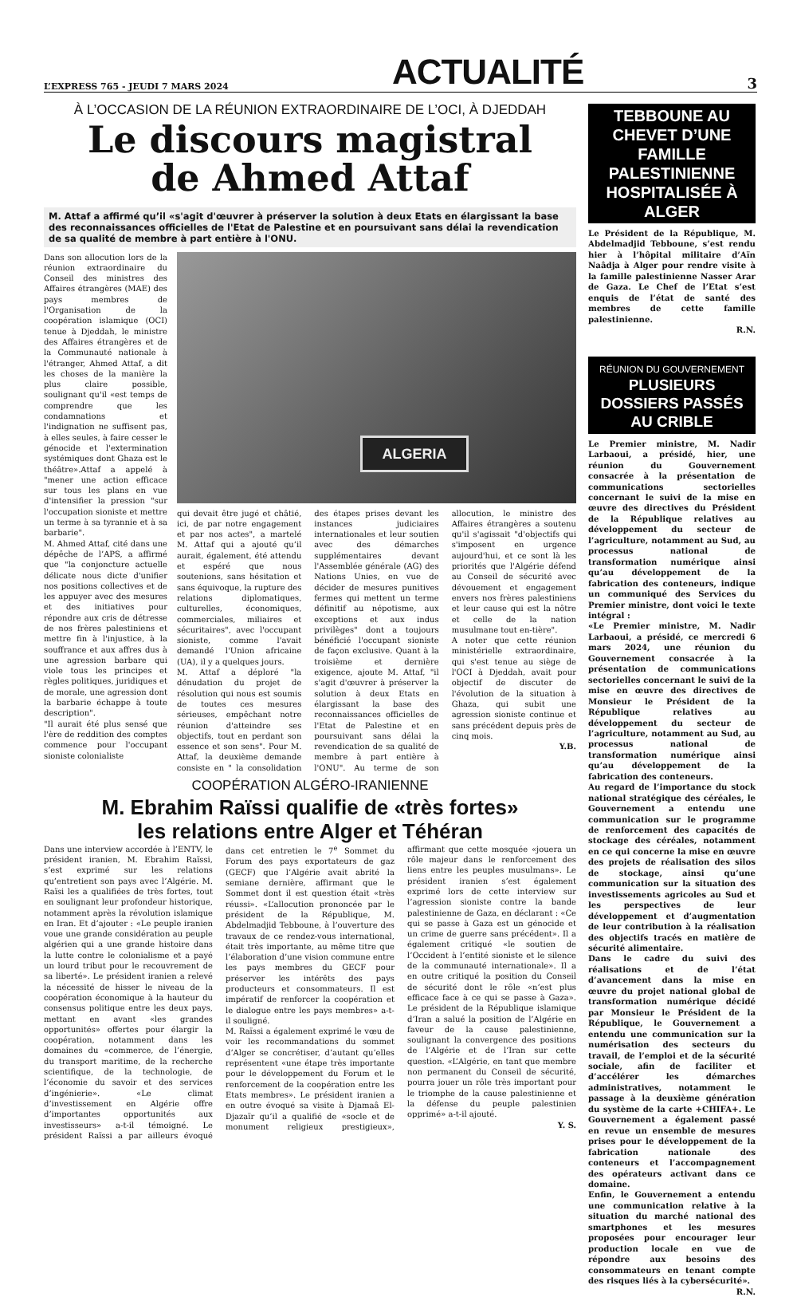L’EXPRESS 765 - JEUDI 7 MARS 2024 ACTUALITÉ 3
À L’OCCASION DE LA RÉUNION EXTRAORDINAIRE DE L’OCI, À DJEDDAH
Le discours magistral
de Ahmed Attaf
M. Attaf a affirmé qu’il «s'agit d'œuvrer à préserver la solution à deux Etats en élargissant la base des reconnaissances officielles de l'Etat de Palestine et en poursuivant sans délai la revendication de sa qualité de membre à part entière à l'ONU.
Dans son allocution lors de la réunion extraordinaire du Conseil des ministres des Affaires étrangères (MAE) des pays membres de l'Organisation de la coopération islamique (OCI) tenue à Djeddah, le ministre des Affaires étrangères et de la Communauté nationale à l'étranger, Ahmed Attaf, a dit les choses de la manière la plus claire possible, soulignant qu'il «est temps de comprendre que les condamnations et l'indignation ne suffisent pas, à elles seules, à faire cesser le génocide et l'extermination systémiques dont Ghaza est le théâtre».Attaf a appelé à "mener une action efficace sur tous les plans en vue d'intensifier la pression "sur l'occupation sioniste et mettre un terme à sa tyrannie et à sa barbarie".
M. Ahmed Attaf, cité dans une dépêche de l’APS, a affirmé que "la conjoncture actuelle délicate nous dicte d'unifier nos positions collectives et de les appuyer avec des mesures et des initiatives pour répondre aux cris de détresse de nos frères palestiniens et mettre fin à l'injustice, à la souffrance et aux affres dus à une agression barbare qui viole tous les principes et règles politiques, juridiques et de morale, une agression dont la barbarie échappe à toute description".
"Il aurait été plus sensé que l'ère de reddition des comptes commence pour l'occupant sioniste colonialiste
ALGERIA
qui devait être jugé et châtié, ici, de par notre engagement et par nos actes", a martelé M. Attaf qui a ajouté qu’il aurait, également, été attendu et espéré que nous soutenions, sans hésitation et sans équivoque, la rupture des relations diplomatiques, culturelles, économiques, commerciales, miliaires et sécuritaires", avec l'occupant sioniste, comme l'avait demandé l'Union africaine (UA), il y a quelques jours.
M. Attaf a déploré "la dénudation du projet de résolution qui nous est soumis de toutes ces mesures sérieuses, empêchant notre réunion d'atteindre ses objectifs, tout en perdant son essence et son sens". Pour M. Attaf, la deuxième demande consiste en " la consolidation des étapes prises devant les instances judiciaires internationales et leur soutien avec des démarches supplémentaires devant l'Assemblée générale (AG) des Nations Unies, en vue de décider de mesures punitives fermes qui mettent un terme définitif au népotisme, aux exceptions et aux indus privilèges" dont a toujours bénéficié l'occupant sioniste de façon exclusive. Quant à la troisième et dernière exigence, ajoute M. Attaf, "il s'agit d'œuvrer à préserver la solution à deux Etats en élargissant la base des reconnaissances officielles de l'Etat de Palestine et en poursuivant sans délai la revendication de sa qualité de membre à part entière à l'ONU". Au terme de son allocution, le ministre des Affaires étrangères a soutenu qu'il s'agissait "d'objectifs qui s'imposent en urgence aujourd'hui, et ce sont là les priorités que l'Algérie défend au Conseil de sécurité avec dévouement et engagement envers nos frères palestiniens et leur cause qui est la nôtre et celle de la nation musulmane tout en-tière".
A noter que cette réunion ministérielle extraordinaire, qui s'est tenue au siège de l'OCI à Djeddah, avait pour objectif de discuter de l'évolution de la situation à Ghaza, qui subit une agression sioniste continue et sans précédent depuis près de cinq mois.
Y.B.
COOPÉRATION ALGÉRO-IRANIENNE
M. Ebrahim Raïssi qualifie de «très fortes»
les relations entre Alger et Téhéran
Dans une interview accordée à l’ENTV, le président iranien, M. Ebrahim Raïssi, s’est exprimé sur les relations qu’entretient son pays avec l’Algérie. M. Raïsi les a qualifiées de très fortes, tout en soulignant leur profondeur historique, notamment après la révolution islamique en Iran. Et d’ajouter : «Le peuple iranien voue une grande considération au peuple algérien qui a une grande histoire dans la lutte contre le colonialisme et a payé un lourd tribut pour le recouvrement de sa liberté». Le président iranien a relevé la nécessité de hisser le niveau de la coopération économique à la hauteur du consensus politique entre les deux pays, mettant en avant «les grandes opportunités» offertes pour élargir la coopération, notamment dans les domaines du «commerce, de l’énergie, du transport maritime, de la recherche scientifique, de la technologie, de l’économie du savoir et des services d’ingénierie». «Le climat d’investissement en Algérie offre d’importantes opportunités aux investisseurs» a-t-il témoigné. Le président Raïssi a par ailleurs évoqué dans cet entretien le 7<sup>e</sup> Sommet du Forum des pays exportateurs de gaz (GECF) que l’Algérie avait abrité la semiane dernière, affirmant que le Sommet dont il est question était «très réussi». «L’allocution prononcée par le président de la République, M. Abdelmadjid Tebboune, à l’ouverture des travaux de ce rendez-vous international, était très importante, au même titre que l’élaboration d’une vision commune entre les pays membres du GECF pour préserver les intérêts des pays producteurs et consommateurs. Il est impératif de renforcer la coopération et le dialogue entre les pays membres» a-t-il souligné.
M. Raïssi a également exprimé le vœu de voir les recommandations du sommet d’Alger se concrétiser, d’autant qu’elles représentent «une étape très importante pour le développement du Forum et le renforcement de la coopération entre les Etats membres». Le président iranien a en outre évoqué sa visite à Djamaâ El-Djazaïr qu’il a qualifié de «socle et de monument religieux prestigieux», affirmant que cette mosquée «jouera un rôle majeur dans le renforcement des liens entre les peuples musulmans». Le président iranien s’est également exprimé lors de cette interview sur l’agression sioniste contre la bande palestinienne de Gaza, en déclarant : «Ce qui se passe à Gaza est un génocide et un crime de guerre sans précédent». Il a également critiqué «le soutien de l’Occident à l’entité sioniste et le silence de la communauté internationale». Il a en outre critiqué la position du Conseil de sécurité dont le rôle «n’est plus efficace face à ce qui se passe à Gaza». Le président de la République islamique d’Iran a salué la position de l’Algérie en faveur de la cause palestinienne, soulignant la convergence des positions de l’Algérie et de l’Iran sur cette question. «L’Algérie, en tant que membre non permanent du Conseil de sécurité, pourra jouer un rôle très important pour le triomphe de la cause palestinienne et la défense du peuple palestinien opprimé» a-t-il ajouté.
Y. S.
TEBBOUNE AU CHEVET D’UNE FAMILLE PALESTINIENNE HOSPITALISÉE À ALGER
Le Président de la République, M. Abdelmadjid Tebboune, s’est rendu hier à l’hôpital militaire d’Aïn Naâdja à Alger pour rendre visite à la famille palestinienne Nasser Arar de Gaza. Le Chef de l’Etat s’est enquis de l’état de santé des membres de cette famille palestinienne.
R.N.
RÉUNION DU GOUVERNEMENT
PLUSIEURS DOSSIERS PASSÉS AU CRIBLE
Le Premier ministre, M. Nadir Larbaoui, a présidé, hier, une réunion du Gouvernement consacrée à la présentation de communications sectorielles concernant le suivi de la mise en œuvre des directives du Président de la République relatives au développement du secteur de l’agriculture, notamment au Sud, au processus national de transformation numérique ainsi qu’au développement de la fabrication des conteneurs, indique un communiqué des Services du Premier ministre, dont voici le texte intégral :
«Le Premier ministre, M. Nadir Larbaoui, a présidé, ce mercredi 6 mars 2024, une réunion du Gouvernement consacrée à la présentation de communications sectorielles concernant le suivi de la mise en œuvre des directives de Monsieur le Président de la République relatives au développement du secteur de l’agriculture, notamment au Sud, au processus national de transformation numérique ainsi qu’au développement de la fabrication des conteneurs.
Au regard de l’importance du stock national stratégique des céréales, le Gouvernement a entendu une communication sur le programme de renforcement des capacités de stockage des céréales, notamment en ce qui concerne la mise en œuvre des projets de réalisation des silos de stockage, ainsi qu’une communication sur la situation des investissements agricoles au Sud et les perspectives de leur développement et d’augmentation de leur contribution à la réalisation des objectifs tracés en matière de sécurité alimentaire.
Dans le cadre du suivi des réalisations et de l’état d’avancement dans la mise en œuvre du projet national global de transformation numérique décidé par Monsieur le Président de la République, le Gouvernement a entendu une communication sur la numérisation des secteurs du travail, de l’emploi et de la sécurité sociale, afin de faciliter et d’accélérer les démarches administratives, notamment le passage à la deuxième génération du système de la carte +CHIFA+. Le Gouvernement a également passé en revue un ensemble de mesures prises pour le développement de la fabrication nationale des conteneurs et l’accompagnement des opérateurs activant dans ce domaine.
Enfin, le Gouvernement a entendu une communication relative à la situation du marché national des smartphones et les mesures proposées pour encourager leur production locale en vue de répondre aux besoins des consommateurs en tenant compte des risques liés à la cybersécurité».
R.N.